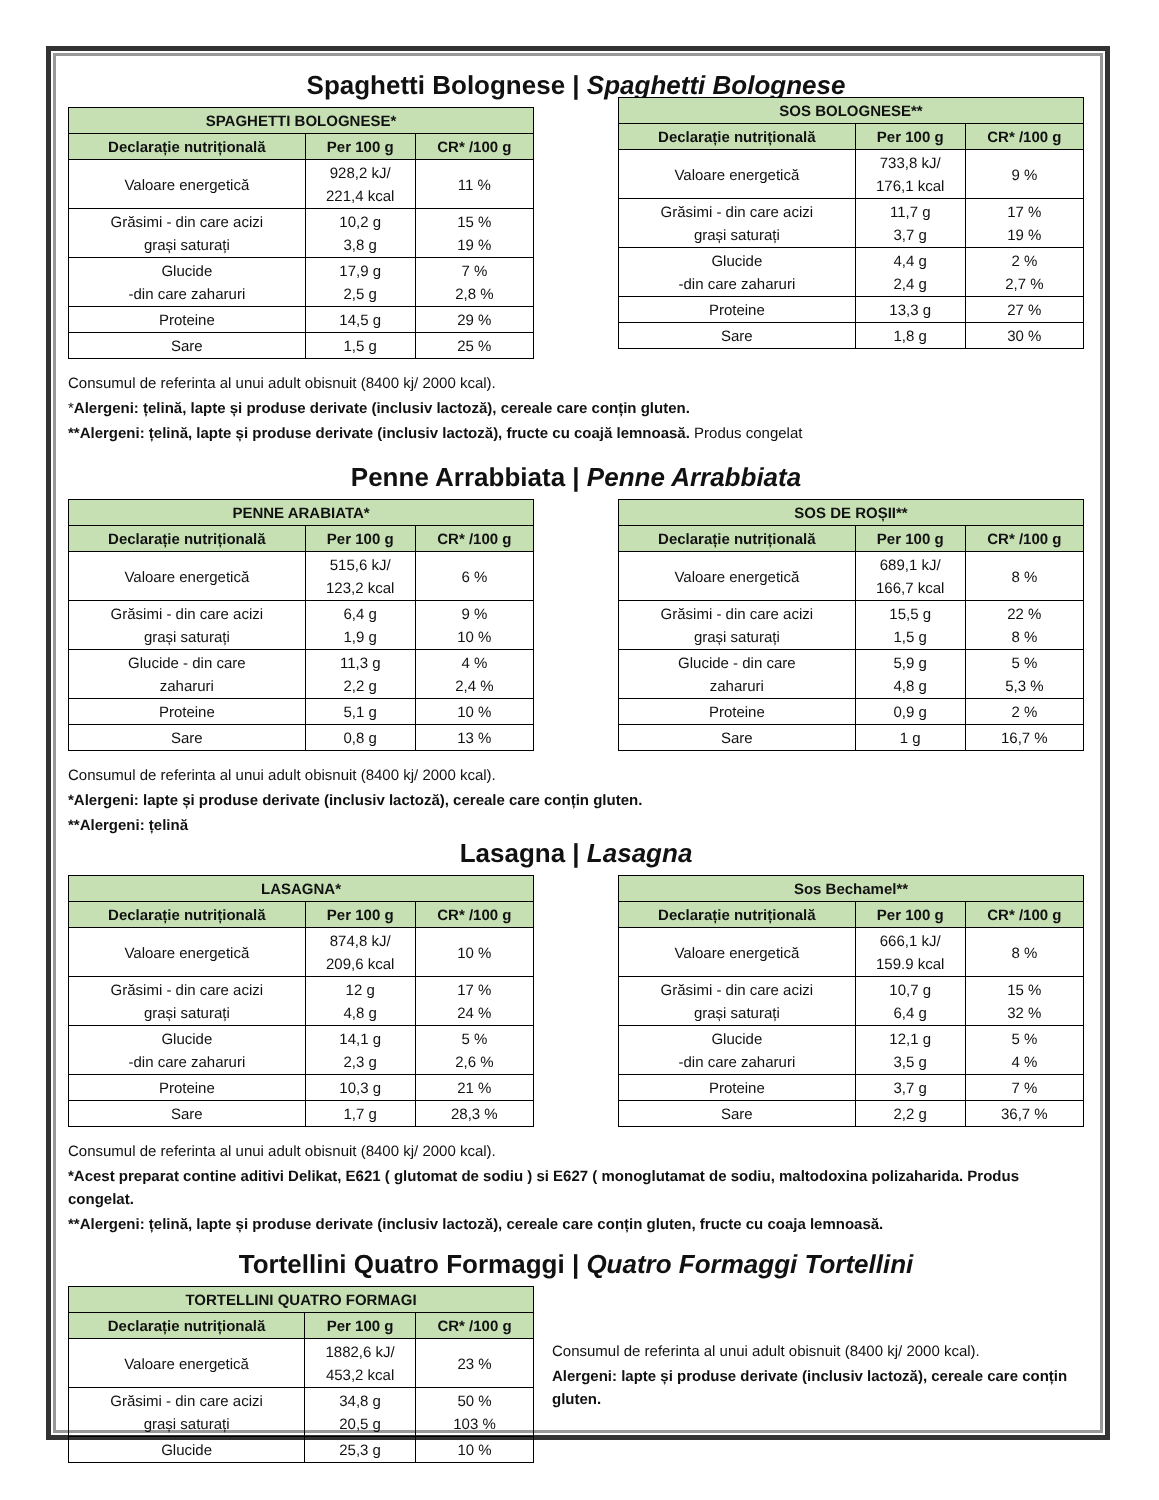Spaghetti Bolognese | Spaghetti Bolognese
| SPAGHETTI BOLOGNESE* | | |
| --- | --- | --- |
| Declarație nutrițională | Per 100 g | CR* /100 g |
| Valoare energetică | 928,2 kJ/ 221,4 kcal | 11 % |
| Grăsimi - din care acizi grași saturați | 10,2 g 3,8 g | 15 % 19 % |
| Glucide -din care zaharuri | 17,9 g 2,5 g | 7 % 2,8 % |
| Proteine | 14,5 g | 29 % |
| Sare | 1,5 g | 25 % |
| SOS BOLOGNESE** | | |
| --- | --- | --- |
| Declarație nutrițională | Per 100 g | CR* /100 g |
| Valoare energetică | 733,8 kJ/ 176,1 kcal | 9 % |
| Grăsimi - din care acizi grași saturați | 11,7 g 3,7 g | 17 % 19 % |
| Glucide -din care zaharuri | 4,4 g 2,4 g | 2 % 2,7 % |
| Proteine | 13,3 g | 27 % |
| Sare | 1,8 g | 30 % |
Consumul de referinta al unui adult obisnuit (8400 kj/ 2000 kcal).
*Alergeni: țelină, lapte și produse derivate (inclusiv lactoză), cereale care conțin gluten.
**Alergeni: țelină, lapte și produse derivate (inclusiv lactoză), fructe cu coajă lemnoasă. Produs congelat
Penne Arrabbiata | Penne Arrabbiata
| PENNE ARABIATA* | | |
| --- | --- | --- |
| Declarație nutrițională | Per 100 g | CR* /100 g |
| Valoare energetică | 515,6 kJ/ 123,2 kcal | 6 % |
| Grăsimi - din care acizi grași saturați | 6,4 g 1,9 g | 9 % 10 % |
| Glucide - din care zaharuri | 11,3 g 2,2 g | 4 % 2,4 % |
| Proteine | 5,1 g | 10 % |
| Sare | 0,8 g | 13 % |
| SOS DE ROȘII** | | |
| --- | --- | --- |
| Declarație nutrițională | Per 100 g | CR* /100 g |
| Valoare energetică | 689,1 kJ/ 166,7 kcal | 8 % |
| Grăsimi - din care acizi grași saturați | 15,5 g 1,5 g | 22 % 8 % |
| Glucide - din care zaharuri | 5,9 g 4,8 g | 5 % 5,3 % |
| Proteine | 0,9 g | 2 % |
| Sare | 1 g | 16,7 % |
Consumul de referinta al unui adult obisnuit (8400 kj/ 2000 kcal).
*Alergeni: lapte și produse derivate (inclusiv lactoză), cereale care conțin gluten.
**Alergeni: țelină
Lasagna | Lasagna
| LASAGNA* | | |
| --- | --- | --- |
| Declarație nutrițională | Per 100 g | CR* /100 g |
| Valoare energetică | 874,8 kJ/ 209,6 kcal | 10 % |
| Grăsimi - din care acizi grași saturați | 12 g 4,8 g | 17 % 24 % |
| Glucide -din care zaharuri | 14,1 g 2,3 g | 5 % 2,6 % |
| Proteine | 10,3 g | 21 % |
| Sare | 1,7 g | 28,3 % |
| Sos Bechamel** | | |
| --- | --- | --- |
| Declarație nutrițională | Per 100 g | CR* /100 g |
| Valoare energetică | 666,1 kJ/ 159.9 kcal | 8 % |
| Grăsimi - din care acizi grași saturați | 10,7 g 6,4 g | 15 % 32 % |
| Glucide -din care zaharuri | 12,1 g 3,5 g | 5 % 4 % |
| Proteine | 3,7 g | 7 % |
| Sare | 2,2 g | 36,7 % |
Consumul de referinta al unui adult obisnuit (8400 kj/ 2000 kcal).
*Acest preparat contine aditivi Delikat, E621 ( glutomat de sodiu ) si E627 ( monoglutamat de sodiu, maltodoxina polizaharida. Produs congelat.
**Alergeni: țelină, lapte și produse derivate (inclusiv lactoză), cereale care conțin gluten, fructe cu coaja lemnoasă.
Tortellini Quatro Formaggi | Quatro Formaggi Tortellini
| TORTELLINI QUATRO FORMAGI | | |
| --- | --- | --- |
| Declarație nutrițională | Per 100 g | CR* /100 g |
| Valoare energetică | 1882,6 kJ/ 453,2 kcal | 23 % |
| Grăsimi - din care acizi grași saturați | 34,8 g 20,5 g | 50 % 103 % |
| Glucide | 25,3 g | 10 % |
Consumul de referinta al unui adult obisnuit (8400 kj/ 2000 kcal).
Alergeni: lapte și produse derivate (inclusiv lactoză), cereale care conțin gluten.